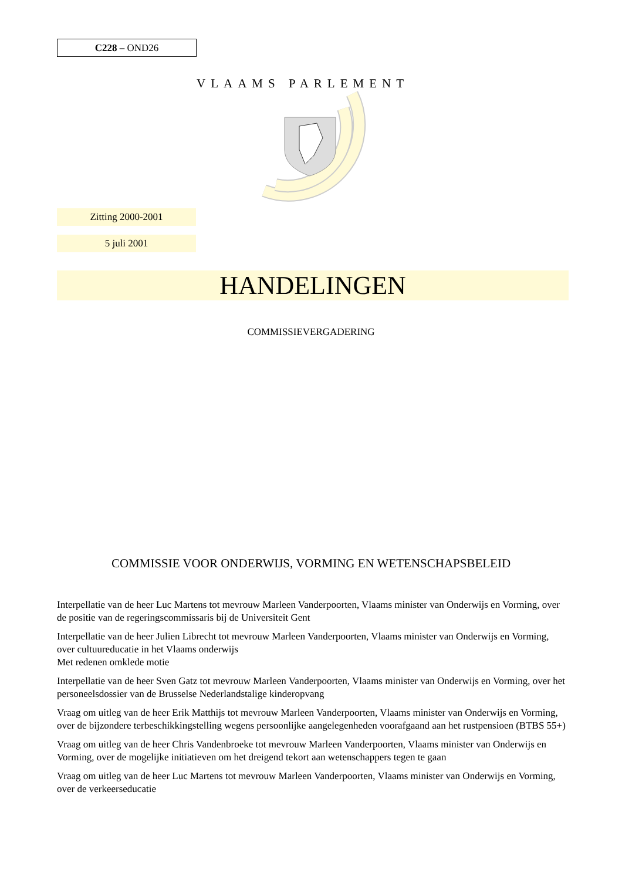C228 – OND26
VLAAMS PARLEMENT
Zitting 2000-2001
5 juli 2001
HANDELINGEN
COMMISSIEVERGADERING
COMMISSIE VOOR ONDERWIJS, VORMING EN WETENSCHAPSBELEID
Interpellatie van de heer Luc Martens tot mevrouw Marleen Vanderpoorten, Vlaams minister van Onderwijs en Vorming, over de positie van de regeringscommissaris bij de Universiteit Gent
Interpellatie van de heer Julien Librecht tot mevrouw Marleen Vanderpoorten, Vlaams minister van Onderwijs en Vorming, over cultuureducatie in het Vlaams onderwijs
Met redenen omklede motie
Interpellatie van de heer Sven Gatz tot mevrouw Marleen Vanderpoorten, Vlaams minister van Onderwijs en Vorming, over het personeelsdossier van de Brusselse Nederlandstalige kinderopvang
Vraag om uitleg van de heer Erik Matthijs tot mevrouw Marleen Vanderpoorten, Vlaams minister van Onderwijs en Vorming, over de bijzondere terbeschikkingstelling wegens persoonlijke aangelegenheden voorafgaand aan het rustpensioen (BTBS 55+)
Vraag om uitleg van de heer Chris Vandenbroeke tot mevrouw Marleen Vanderpoorten, Vlaams minister van Onderwijs en Vorming, over de mogelijke initiatieven om het dreigend tekort aan wetenschappers tegen te gaan
Vraag om uitleg van de heer Luc Martens tot mevrouw Marleen Vanderpoorten, Vlaams minister van Onderwijs en Vorming, over de verkeerseducatie